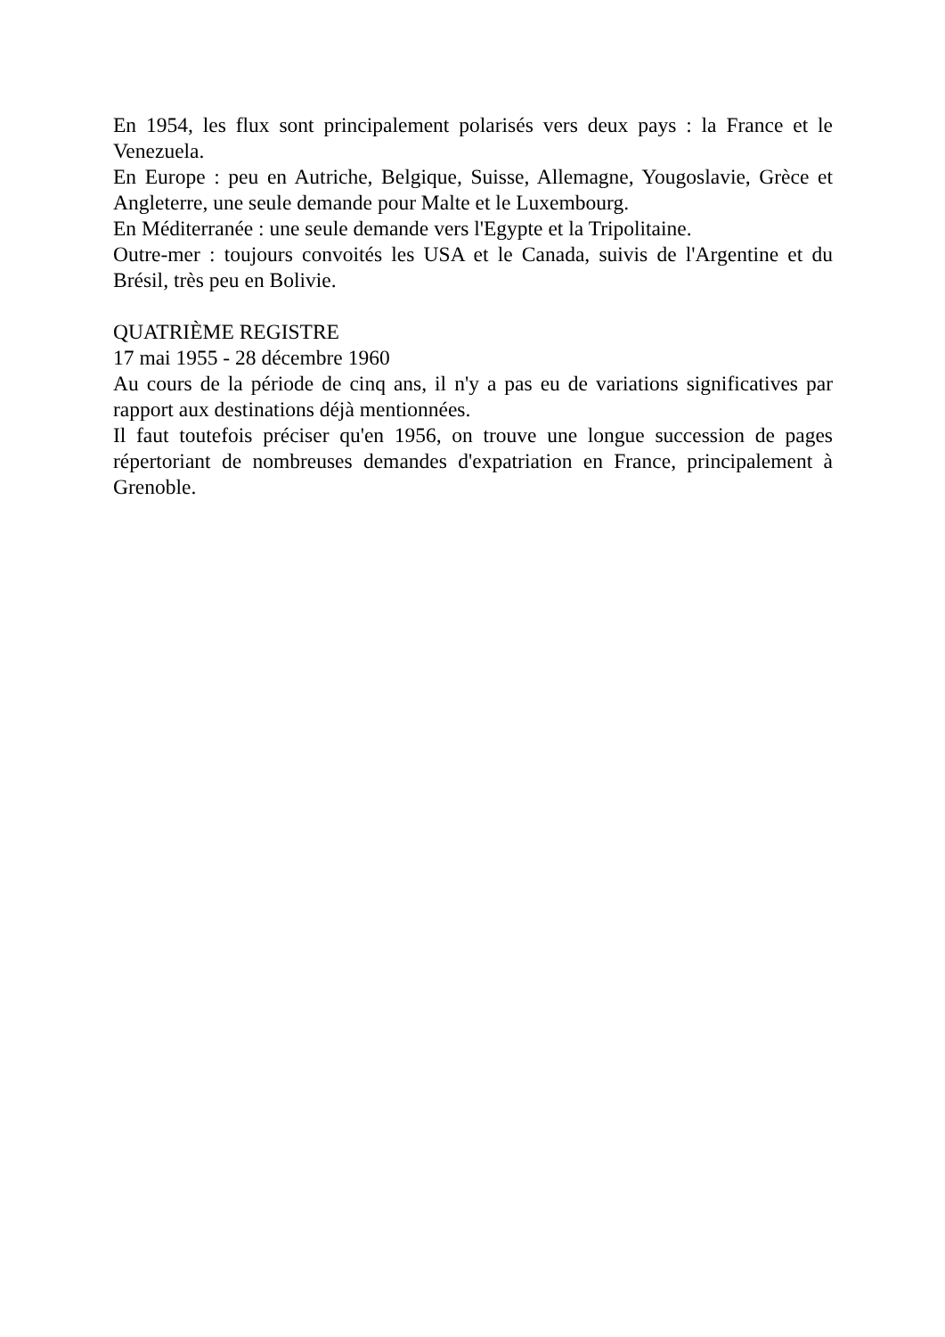En 1954, les flux sont principalement polarisés vers deux pays : la France et le Venezuela.
En Europe : peu en Autriche, Belgique, Suisse, Allemagne, Yougoslavie, Grèce et Angleterre, une seule demande pour Malte et le Luxembourg.
En Méditerranée : une seule demande vers l'Egypte et la Tripolitaine.
Outre-mer : toujours convoités les USA et le Canada, suivis de l'Argentine et du Brésil, très peu en Bolivie.
QUATRIÈME REGISTRE
17 mai 1955 - 28 décembre 1960
Au cours de la période de cinq ans, il n'y a pas eu de variations significatives par rapport aux destinations déjà mentionnées.
Il faut toutefois préciser qu'en 1956, on trouve une longue succession de pages répertoriant de nombreuses demandes d'expatriation en France, principalement à Grenoble.